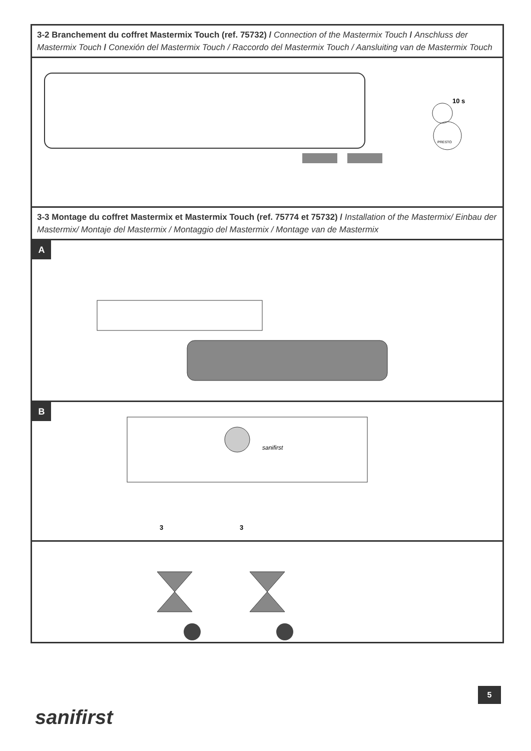3-2 Branchement du coffret Mastermix Touch (ref. 75732) / Connection of the Mastermix Touch / Anschluss der Mastermix Touch / Conexión del Mastermix Touch / Raccordo del Mastermix Touch / Aansluiting van de Mastermix Touch
10 s
PRESTO
3-3 Montage du coffret Mastermix et Mastermix Touch (ref. 75774 et 75732) / Installation of the Mastermix/ Einbau der Mastermix/ Montaje del Mastermix / Montaggio del Mastermix / Montage van de Mastermix
A
B
sanifirst
3
3
5
sanifirst